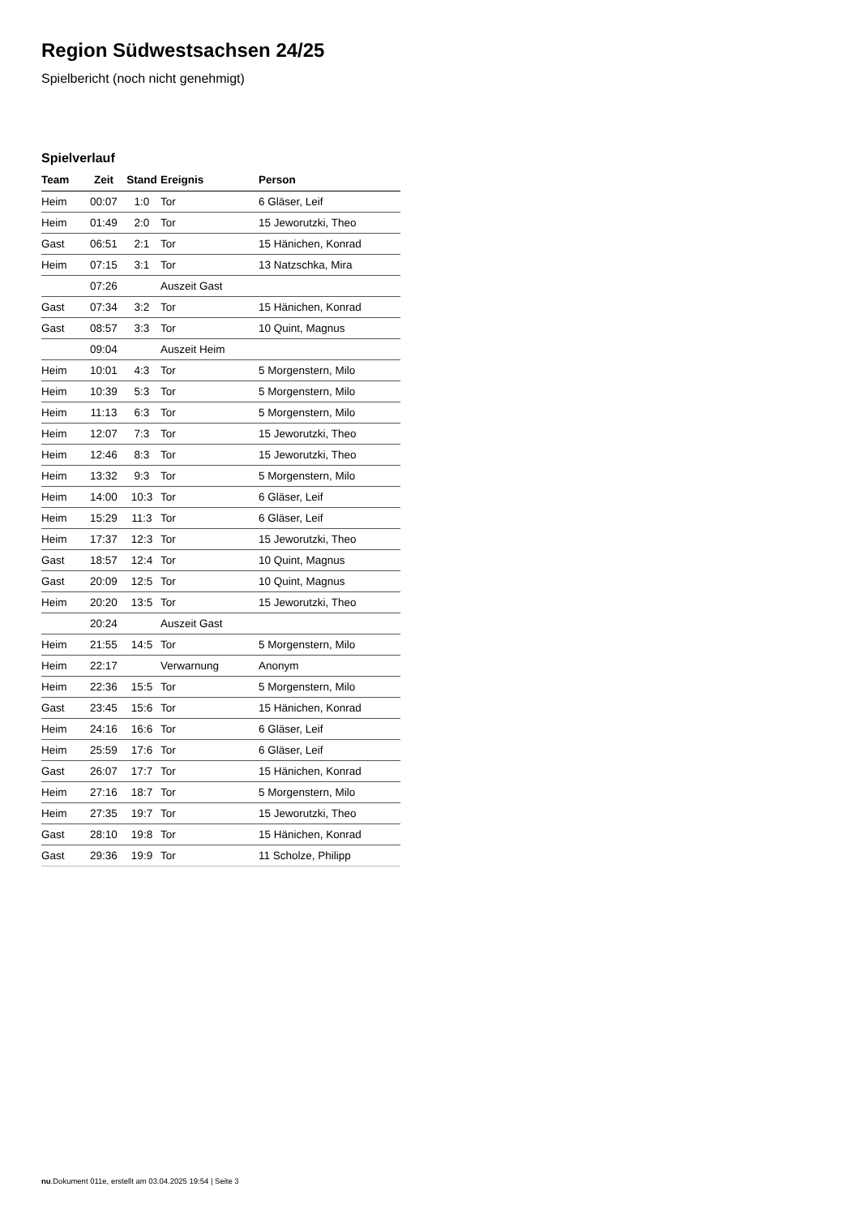Region Südwestsachsen 24/25
Spielbericht (noch nicht genehmigt)
Spielverlauf
| Team | Zeit | Stand | Ereignis | Person |
| --- | --- | --- | --- | --- |
| Heim | 00:07 | 1:0 | Tor | 6 Gläser, Leif |
| Heim | 01:49 | 2:0 | Tor | 15 Jeworutzki, Theo |
| Gast | 06:51 | 2:1 | Tor | 15 Hänichen, Konrad |
| Heim | 07:15 | 3:1 | Tor | 13 Natzschka, Mira |
| | 07:26 | | Auszeit Gast | |
| Gast | 07:34 | 3:2 | Tor | 15 Hänichen, Konrad |
| Gast | 08:57 | 3:3 | Tor | 10 Quint, Magnus |
| | 09:04 | | Auszeit Heim | |
| Heim | 10:01 | 4:3 | Tor | 5 Morgenstern, Milo |
| Heim | 10:39 | 5:3 | Tor | 5 Morgenstern, Milo |
| Heim | 11:13 | 6:3 | Tor | 5 Morgenstern, Milo |
| Heim | 12:07 | 7:3 | Tor | 15 Jeworutzki, Theo |
| Heim | 12:46 | 8:3 | Tor | 15 Jeworutzki, Theo |
| Heim | 13:32 | 9:3 | Tor | 5 Morgenstern, Milo |
| Heim | 14:00 | 10:3 | Tor | 6 Gläser, Leif |
| Heim | 15:29 | 11:3 | Tor | 6 Gläser, Leif |
| Heim | 17:37 | 12:3 | Tor | 15 Jeworutzki, Theo |
| Gast | 18:57 | 12:4 | Tor | 10 Quint, Magnus |
| Gast | 20:09 | 12:5 | Tor | 10 Quint, Magnus |
| Heim | 20:20 | 13:5 | Tor | 15 Jeworutzki, Theo |
| | 20:24 | | Auszeit Gast | |
| Heim | 21:55 | 14:5 | Tor | 5 Morgenstern, Milo |
| Heim | 22:17 | | Verwarnung | Anonym |
| Heim | 22:36 | 15:5 | Tor | 5 Morgenstern, Milo |
| Gast | 23:45 | 15:6 | Tor | 15 Hänichen, Konrad |
| Heim | 24:16 | 16:6 | Tor | 6 Gläser, Leif |
| Heim | 25:59 | 17:6 | Tor | 6 Gläser, Leif |
| Gast | 26:07 | 17:7 | Tor | 15 Hänichen, Konrad |
| Heim | 27:16 | 18:7 | Tor | 5 Morgenstern, Milo |
| Heim | 27:35 | 19:7 | Tor | 15 Jeworutzki, Theo |
| Gast | 28:10 | 19:8 | Tor | 15 Hänichen, Konrad |
| Gast | 29:36 | 19:9 | Tor | 11 Scholze, Philipp |
nu.Dokument 011e, erstellt am 03.04.2025 19:54 | Seite 3